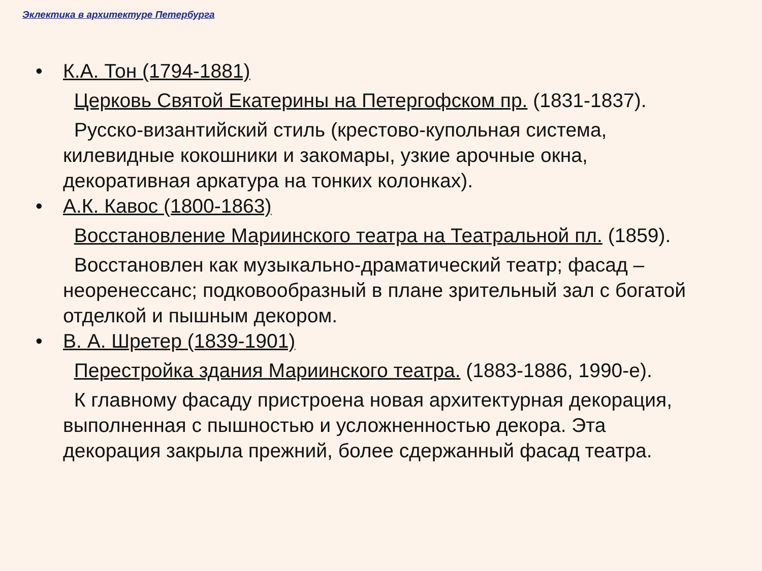Эклектика в архитектуре Петербурга
• К.А. Тон (1794-1881)
Церковь Святой Екатерины на Петергофском пр. (1831-1837).
Русско-византийский стиль (крестово-купольная система, килевидные кокошники и закомары, узкие арочные окна, декоративная аркатура на тонких колонках).
• А.К. Кавос (1800-1863)
Восстановление Мариинского театра на Театральной пл. (1859).
Восстановлен как музыкально-драматический театр; фасад – неоренессанс; подковообразный в плане зрительный зал с богатой отделкой и пышным декором.
• В. А. Шретер (1839-1901)
Перестройка здания Мариинского театра. (1883-1886, 1990-е).
К главному фасаду пристроена новая архитектурная декорация, выполненная с пышностью и усложненностью декора. Эта декорация закрыла прежний, более сдержанный фасад театра.